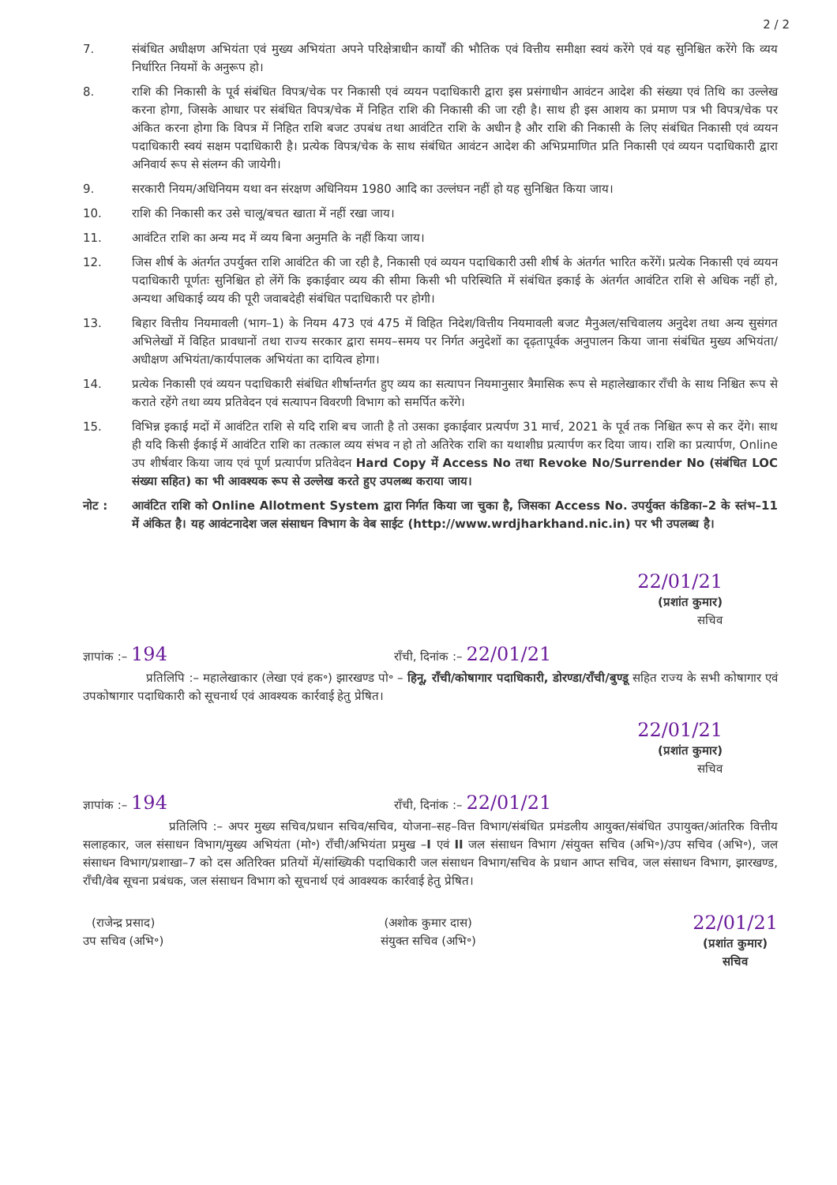2 / 2
7. संबंधित अधीक्षण अभियंता एवं मुख्य अभियंता अपने परिक्षेत्राधीन कार्यों की भौतिक एवं वित्तीय समीक्षा स्वयं करेंगे एवं यह सुनिश्चित करेंगे कि व्यय निर्धारित नियमों के अनुरूप हो।
8. राशि की निकासी के पूर्व संबंधित विपत्र/चेक पर निकासी एवं व्ययन पदाधिकारी द्वारा इस प्रसंगाधीन आवंटन आदेश की संख्या एवं तिथि का उल्लेख करना होगा, जिसके आधार पर संबंधित विपत्र/चेक में निहित राशि की निकासी की जा रही है। साथ ही इस आशय का प्रमाण पत्र भी विपत्र/चेक पर अंकित करना होगा कि विपत्र में निहित राशि बजट उपबंध तथा आवंटित राशि के अधीन है और राशि की निकासी के लिए संबंधित निकासी एवं व्ययन पदाधिकारी स्वयं सक्षम पदाधिकारी है। प्रत्येक विपत्र/चेक के साथ संबंधित आवंटन आदेश की अभिप्रमाणित प्रति निकासी एवं व्ययन पदाधिकारी द्वारा अनिवार्य रूप से संलग्न की जायेगी।
9. सरकारी नियम/अधिनियम यथा वन संरक्षण अधिनियम 1980 आदि का उल्लंघन नहीं हो यह सुनिश्चित किया जाय।
10. राशि की निकासी कर उसे चालू/बचत खाता में नहीं रखा जाय।
11. आवंटित राशि का अन्य मद में व्यय बिना अनुमति के नहीं किया जाय।
12. जिस शीर्ष के अंतर्गत उपर्युक्त राशि आवंटित की जा रही है, निकासी एवं व्ययन पदाधिकारी उसी शीर्ष के अंतर्गत भारित करेंगें। प्रत्येक निकासी एवं व्ययन पदाधिकारी पूर्णतः सुनिश्चित हो लेंगें कि इकाईवार व्यय की सीमा किसी भी परिस्थिति में संबंधित इकाई के अंतर्गत आवंटित राशि से अधिक नहीं हो, अन्यथा अधिकाई व्यय की पूरी जवाबदेही संबंधित पदाधिकारी पर होगी।
13. बिहार वित्तीय नियमावली (भाग–1) के नियम 473 एवं 475 में विहित निदेश/वित्तीय नियमावली बजट मैनुअल/सचिवालय अनुदेश तथा अन्य सुसंगत अभिलेखों में विहित प्रावधानों तथा राज्य सरकार द्वारा समय–समय पर निर्गत अनुदेशों का दृढ़तापूर्वक अनुपालन किया जाना संबंधित मुख्य अभियंता/अधीक्षण अभियंता/कार्यपालक अभियंता का दायित्व होगा।
14. प्रत्येक निकासी एवं व्ययन पदाधिकारी संबंधित शीर्षान्तर्गत हुए व्यय का सत्यापन नियमानुसार त्रैमासिक रूप से महालेखाकार राँची के साथ निश्चित रूप से कराते रहेंगे तथा व्यय प्रतिवेदन एवं सत्यापन विवरणी विभाग को समर्पित करेंगे।
15. विभिन्न इकाई मदों में आवंटित राशि से यदि राशि बच जाती है तो उसका इकाईवार प्रत्यर्पण 31 मार्च, 2021 के पूर्व तक निश्चित रूप से कर देंगे। साथ ही यदि किसी ईकाई में आवंटित राशि का तत्काल व्यय संभव न हो तो अतिरेक राशि का यथाशीघ्र प्रत्यार्पण कर दिया जाय। राशि का प्रत्यार्पण, Online उप शीर्षवार किया जाय एवं पूर्ण प्रत्यार्पण प्रतिवेदन Hard Copy में Access No तथा Revoke No/Surrender No (संबंधित LOC संख्या सहित) का भी आवश्यक रूप से उल्लेख करते हुए उपलब्ध कराया जाय।
नोट : आवंटित राशि को Online Allotment System द्वारा निर्गत किया जा चुका है, जिसका Access No. उपर्युक्त कंडिका–2 के स्तंभ–11 में अंकित है। यह आवंटनादेश जल संसाधन विभाग के वेब साईट (http://www.wrdjharkhand.nic.in) पर भी उपलब्ध है।
22/01/21
(प्रशांत कुमार)
सचिव
ज्ञापांक :– 194 राँची, दिनांक :– 22/01/21
प्रतिलिपि :– महालेखाकार (लेखा एवं हक॰) झारखण्ड पो॰ – हिनू, राँची/कोषागार पदाधिकारी, डोरण्डा/राँची/बुण्डू सहित राज्य के सभी कोषागार एवं उपकोषागार पदाधिकारी को सूचनार्थ एवं आवश्यक कार्रवाई हेतु प्रेषित।
22/01/21
(प्रशांत कुमार)
सचिव
ज्ञापांक :– 194 राँची, दिनांक :– 22/01/21
प्रतिलिपि :– अपर मुख्य सचिव/प्रधान सचिव/सचिव, योजना–सह–वित्त विभाग/संबंधित प्रमंडलीय आयुक्त/संबंधित उपायुक्त/आंतरिक वित्तीय सलाहकार, जल संसाधन विभाग/मुख्य अभियंता (मो॰) राँची/अभियंता प्रमुख –I एवं II जल संसाधन विभाग /संयुक्त सचिव (अभि॰)/उप सचिव (अभि॰), जल संसाधन विभाग/प्रशाखा–7 को दस अतिरिक्त प्रतियों में/सांख्यिकी पदाधिकारी जल संसाधन विभाग/सचिव के प्रधान आप्त सचिव, जल संसाधन विभाग, झारखण्ड, राँची/वेब सूचना प्रबंधक, जल संसाधन विभाग को सूचनार्थ एवं आवश्यक कार्रवाई हेतु प्रेषित।
(राजेन्द्र प्रसाद)
उप सचिव (अभि॰)
(अशोक कुमार दास)
संयुक्त सचिव (अभि॰)
22/01/21
(प्रशांत कुमार)
सचिव